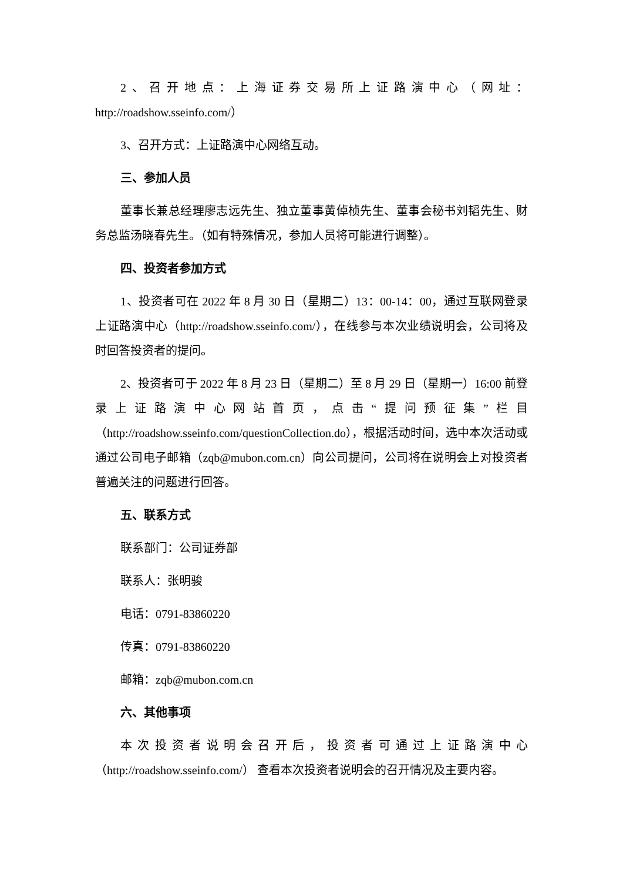2、召开地点：上海证券交易所上证路演中心（网址：http://roadshow.sseinfo.com/）
3、召开方式：上证路演中心网络互动。
三、参加人员
董事长兼总经理廖志远先生、独立董事黄倬桢先生、董事会秘书刘韬先生、财务总监汤晓春先生。（如有特殊情况，参加人员将可能进行调整）。
四、投资者参加方式
1、投资者可在 2022 年 8 月 30 日（星期二）13：00-14：00，通过互联网登录上证路演中心（http://roadshow.sseinfo.com/），在线参与本次业绩说明会，公司将及时回答投资者的提问。
2、投资者可于 2022 年 8 月 23 日（星期二）至 8 月 29 日（星期一）16:00 前登录上证路演中心网站首页，点击“提问预征集”栏目（http://roadshow.sseinfo.com/questionCollection.do），根据活动时间，选中本次活动或通过公司电子邮箱（zqb@mubon.com.cn）向公司提问，公司将在说明会上对投资者普遍关注的问题进行回答。
五、联系方式
联系部门：公司证券部
联系人：张明骏
电话：0791-83860220
传真：0791-83860220
邮箱：zqb@mubon.com.cn
六、其他事项
本次投资者说明会召开后，投资者可通过上证路演中心（http://roadshow.sseinfo.com/） 查看本次投资者说明会的召开情况及主要内容。